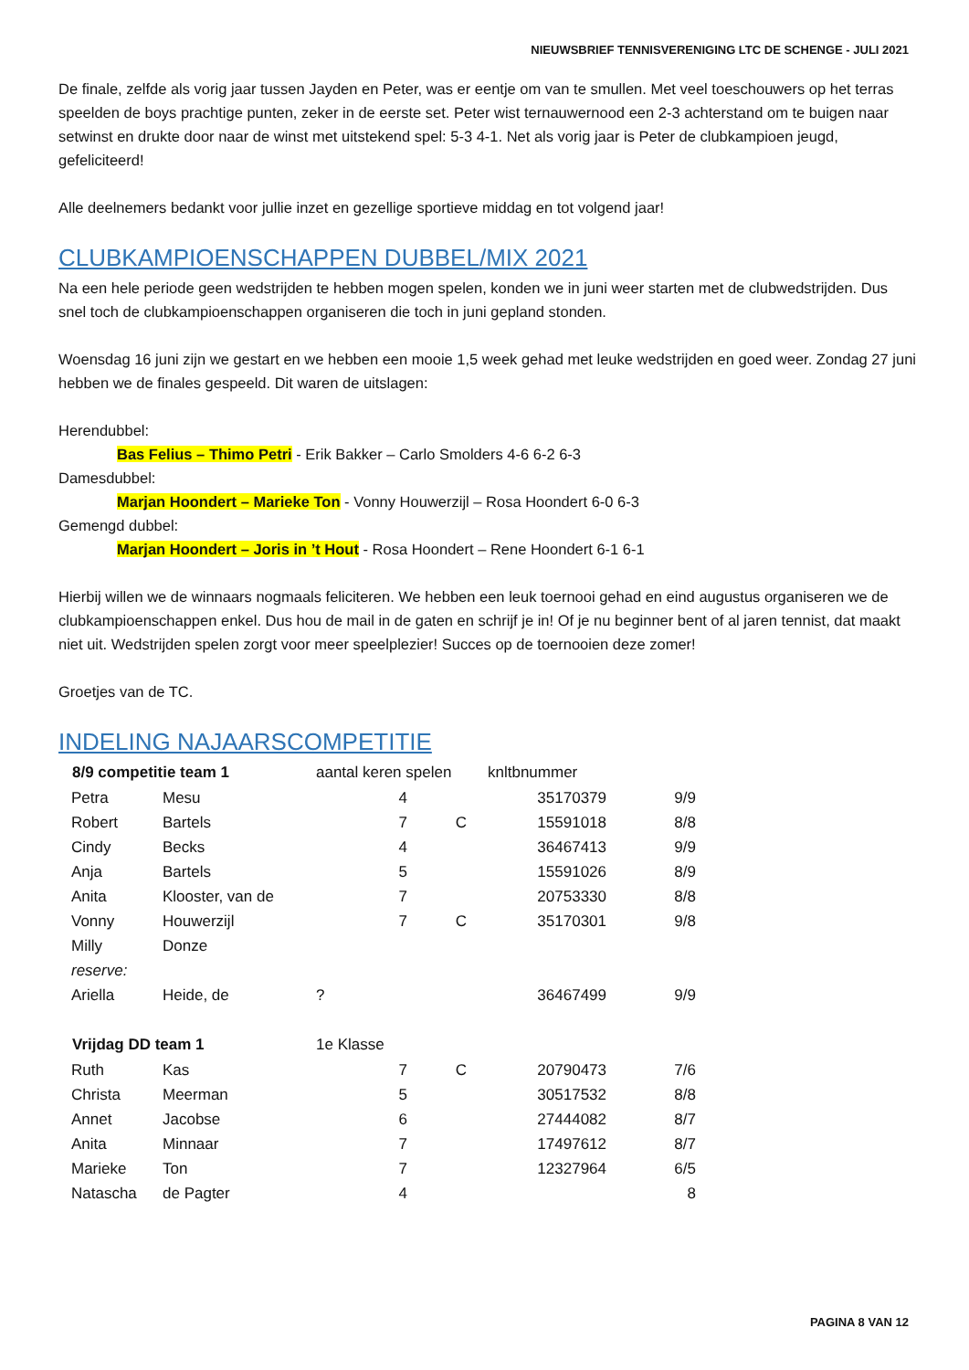NIEUWSBRIEF TENNISVERENIGING LTC DE SCHENGE - JULI 2021
De finale, zelfde als vorig jaar tussen Jayden en Peter, was er eentje om van te smullen. Met veel toeschouwers op het terras speelden de boys prachtige punten, zeker in de eerste set. Peter wist ternauwernood een 2-3 achterstand om te buigen naar setwinst en drukte door naar de winst met uitstekend spel: 5-3 4-1. Net als vorig jaar is Peter de clubkampioen jeugd, gefeliciteerd!
Alle deelnemers bedankt voor jullie inzet en gezellige sportieve middag en tot volgend jaar!
CLUBKAMPIOENSCHAPPEN DUBBEL/MIX 2021
Na een hele periode geen wedstrijden te hebben mogen spelen, konden we in juni weer starten met de clubwedstrijden. Dus snel toch de clubkampioenschappen organiseren die toch in juni gepland stonden.
Woensdag 16 juni zijn we gestart en we hebben een mooie 1,5 week gehad met leuke wedstrijden en goed weer. Zondag 27 juni hebben we de finales gespeeld. Dit waren de uitslagen:
Herendubbel:
Bas Felius – Thimo Petri - Erik Bakker – Carlo Smolders 4-6 6-2 6-3
Damesdubbel:
Marjan Hoondert – Marieke Ton - Vonny Houwerzijl – Rosa Hoondert 6-0 6-3
Gemengd dubbel:
Marjan Hoondert – Joris in ’t Hout - Rosa Hoondert – Rene Hoondert 6-1 6-1
Hierbij willen we de winnaars nogmaals feliciteren. We hebben een leuk toernooi gehad en eind augustus organiseren we de clubkampioenschappen enkel. Dus hou de mail in de gaten en schrijf je in! Of je nu beginner bent of al jaren tennist, dat maakt niet uit. Wedstrijden spelen zorgt voor meer speelplezier! Succes op de toernooien deze zomer!
Groetjes van de TC.
INDELING NAJAARSCOMPETITIE
| 8/9 competitie team 1 | | aantal keren spelen | | knltbnummer | |
| Petra | Mesu | 4 | | 35170379 | 9/9 |
| Robert | Bartels | 7 | C | 15591018 | 8/8 |
| Cindy | Becks | 4 | | 36467413 | 9/9 |
| Anja | Bartels | 5 | | 15591026 | 8/9 |
| Anita | Klooster, van de | 7 | | 20753330 | 8/8 |
| Vonny | Houwerzijl | 7 | C | 35170301 | 9/8 |
| Milly | Donze | | | | |
| reserve: | | | | | |
| Ariella | Heide, de | ? | | 36467499 | 9/9 |
| Vrijdag DD team 1 | | 1e Klasse | | | |
| Ruth | Kas | 7 | C | 20790473 | 7/6 |
| Christa | Meerman | 5 | | 30517532 | 8/8 |
| Annet | Jacobse | 6 | | 27444082 | 8/7 |
| Anita | Minnaar | 7 | | 17497612 | 8/7 |
| Marieke | Ton | 7 | | 12327964 | 6/5 |
| Natascha | de Pagter | 4 | | | 8 |
PAGINA 8 VAN 12